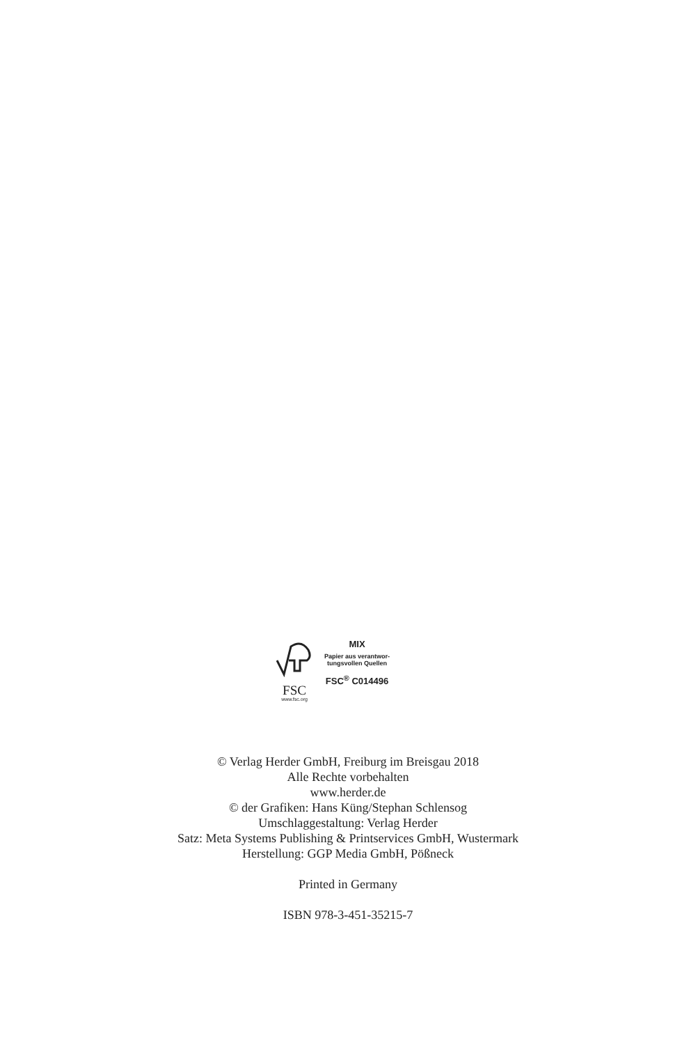FSC
www.fsc.org
MIX
Papier aus verantwor-
tungsvollen Quellen
FSC<sup>®</sup> C014496
© Verlag Herder GmbH, Freiburg im Breisgau 2018
Alle Rechte vorbehalten
www.herder.de
© der Grafiken: Hans Küng/Stephan Schlensog
Umschlaggestaltung: Verlag Herder
Satz: Meta Systems Publishing & Printservices GmbH, Wustermark
Herstellung: GGP Media GmbH, Pößneck
Printed in Germany
ISBN 978-3-451-35215-7